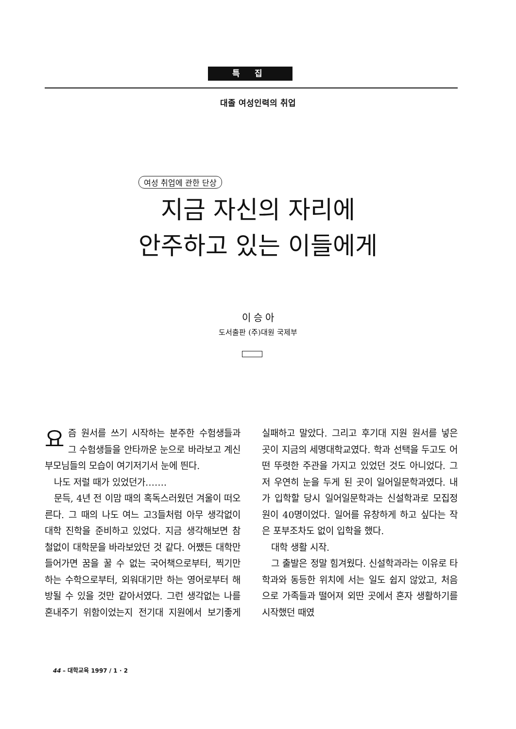특 집
대졸 여성인력의 취업
여성 취업에 관한 단상
지금 자신의 자리에
안주하고 있는 이들에게
이 승 아
도서출판 (주)대원 국제부
요즘 원서를 쓰기 시작하는 분주한 수험생들과 그 수험생들을 안타까운 눈으로 바라보고 계신 부모님들의 모습이 여기저기서 눈에 띈다.
나도 저럴 때가 있었던가…….
문득, 4년 전 이맘 때의 혹독스러웠던 겨울이 떠오른다. 그 때의 나도 여느 고3들처럼 아무 생각없이 대학 진학을 준비하고 있었다. 지금 생각해보면 참 철없이 대학문을 바라보았던 것 같다. 어쨌든 대학만 들어가면 꿈을 꿀 수 없는 국어책으로부터, 찍기만 하는 수학으로부터, 외워대기만 하는 영어로부터 해방될 수 있을 것만 같아서였다. 그런 생각없는 나를 혼내주기 위함이었는지 전기대 지원에서 보기좋게 실패하고 말았다. 그리고 후기대 지원 원서를 넣은 곳이 지금의 세명대학교였다. 학과 선택을 두고도 어떤 뚜렷한 주관을 가지고 있었던 것도 아니었다. 그저 우연히 눈을 두게 된 곳이 일어일문학과였다. 내가 입학할 당시 일어일문학과는 신설학과로 모집정원이 40명이었다. 일어를 유창하게 하고 싶다는 작은 포부조차도 없이 입학을 했다.
대학 생활 시작.
그 출발은 정말 힘겨웠다. 신설학과라는 이유로 타 학과와 동등한 위치에 서는 일도 쉽지 않았고, 처음으로 가족들과 떨어져 외딴 곳에서 혼자 생활하기를 시작했던 때였
44 – 대학교육 1997 / 1 · 2